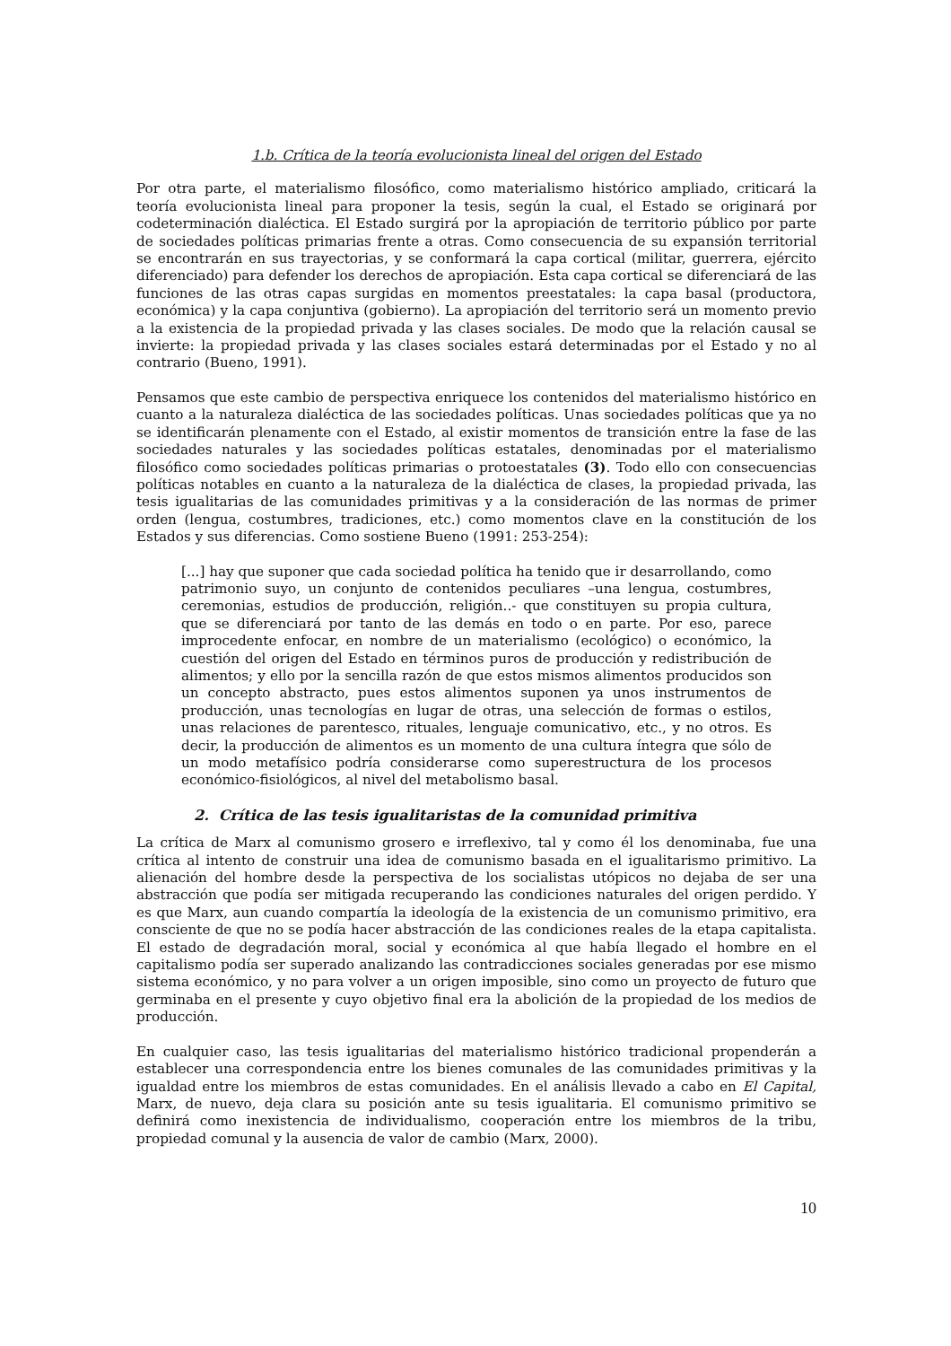1.b. Crítica de la teoría evolucionista lineal del origen del Estado
Por otra parte, el materialismo filosófico, como materialismo histórico ampliado, criticará la teoría evolucionista lineal para proponer la tesis, según la cual, el Estado se originará por codeterminación dialéctica. El Estado surgirá por la apropiación de territorio público por parte de sociedades políticas primarias frente a otras. Como consecuencia de su expansión territorial se encontrarán en sus trayectorias, y se conformará la capa cortical (militar, guerrera, ejército diferenciado) para defender los derechos de apropiación. Esta capa cortical se diferenciará de las funciones de las otras capas surgidas en momentos preestatales: la capa basal (productora, económica) y la capa conjuntiva (gobierno). La apropiación del territorio será un momento previo a la existencia de la propiedad privada y las clases sociales. De modo que la relación causal se invierte: la propiedad privada y las clases sociales estará determinadas por el Estado y no al contrario (Bueno, 1991).
Pensamos que este cambio de perspectiva enriquece los contenidos del materialismo histórico en cuanto a la naturaleza dialéctica de las sociedades políticas. Unas sociedades políticas que ya no se identificarán plenamente con el Estado, al existir momentos de transición entre la fase de las sociedades naturales y las sociedades políticas estatales, denominadas por el materialismo filosófico como sociedades políticas primarias o protoestatales (3). Todo ello con consecuencias políticas notables en cuanto a la naturaleza de la dialéctica de clases, la propiedad privada, las tesis igualitarias de las comunidades primitivas y a la consideración de las normas de primer orden (lengua, costumbres, tradiciones, etc.) como momentos clave en la constitución de los Estados y sus diferencias. Como sostiene Bueno (1991: 253-254):
[...] hay que suponer que cada sociedad política ha tenido que ir desarrollando, como patrimonio suyo, un conjunto de contenidos peculiares –una lengua, costumbres, ceremonias, estudios de producción, religión..- que constituyen su propia cultura, que se diferenciará por tanto de las demás en todo o en parte. Por eso, parece improcedente enfocar, en nombre de un materialismo (ecológico) o económico, la cuestión del origen del Estado en términos puros de producción y redistribución de alimentos; y ello por la sencilla razón de que estos mismos alimentos producidos son un concepto abstracto, pues estos alimentos suponen ya unos instrumentos de producción, unas tecnologías en lugar de otras, una selección de formas o estilos, unas relaciones de parentesco, rituales, lenguaje comunicativo, etc., y no otros. Es decir, la producción de alimentos es un momento de una cultura íntegra que sólo de un modo metafísico podría considerarse como superestructura de los procesos económico-fisiológicos, al nivel del metabolismo basal.
2. Crítica de las tesis igualitaristas de la comunidad primitiva
La crítica de Marx al comunismo grosero e irreflexivo, tal y como él los denominaba, fue una crítica al intento de construir una idea de comunismo basada en el igualitarismo primitivo. La alienación del hombre desde la perspectiva de los socialistas utópicos no dejaba de ser una abstracción que podía ser mitigada recuperando las condiciones naturales del origen perdido. Y es que Marx, aun cuando compartía la ideología de la existencia de un comunismo primitivo, era consciente de que no se podía hacer abstracción de las condiciones reales de la etapa capitalista. El estado de degradación moral, social y económica al que había llegado el hombre en el capitalismo podía ser superado analizando las contradicciones sociales generadas por ese mismo sistema económico, y no para volver a un origen imposible, sino como un proyecto de futuro que germinaba en el presente y cuyo objetivo final era la abolición de la propiedad de los medios de producción.
En cualquier caso, las tesis igualitarias del materialismo histórico tradicional propenderán a establecer una correspondencia entre los bienes comunales de las comunidades primitivas y la igualdad entre los miembros de estas comunidades. En el análisis llevado a cabo en El Capital, Marx, de nuevo, deja clara su posición ante su tesis igualitaria. El comunismo primitivo se definirá como inexistencia de individualismo, cooperación entre los miembros de la tribu, propiedad comunal y la ausencia de valor de cambio (Marx, 2000).
10